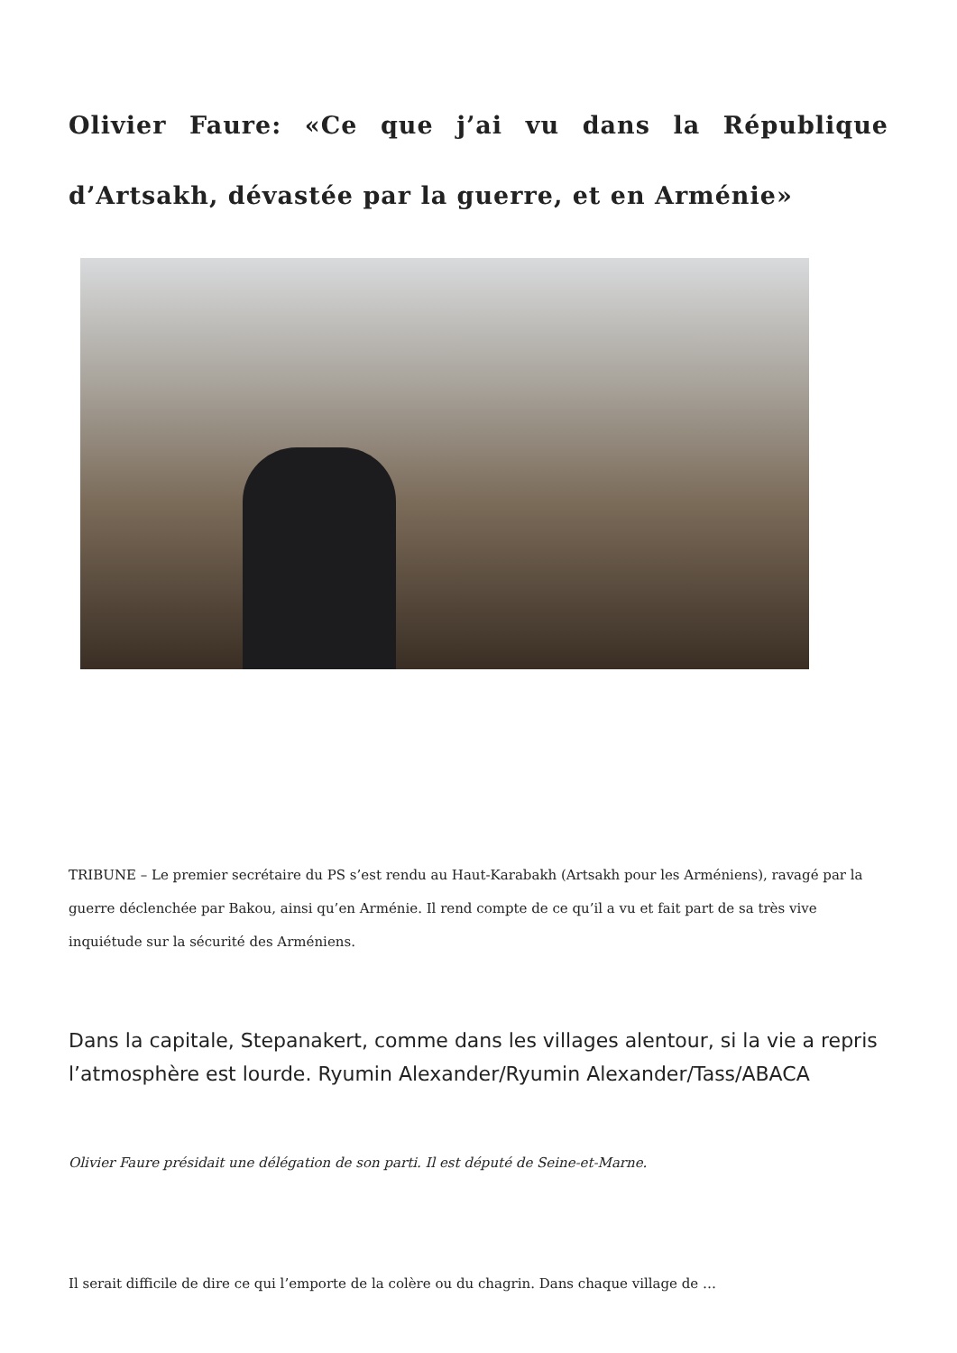Olivier Faure: «Ce que j’ai vu dans la République d’Artsakh, dévastée par la guerre, et en Arménie»
TRIBUNE – Le premier secrétaire du PS s’est rendu au Haut-Karabakh (Artsakh pour les Arméniens), ravagé par la guerre déclenchée par Bakou, ainsi qu’en Arménie. Il rend compte de ce qu’il a vu et fait part de sa très vive inquiétude sur la sécurité des Arméniens.
Dans la capitale, Stepanakert, comme dans les villages alentour, si la vie a repris l’atmosphère est lourde. Ryumin Alexander/Ryumin Alexander/Tass/ABACA
Olivier Faure présidait une délégation de son parti. Il est député de Seine-et-Marne.
Il serait difficile de dire ce qui l’emporte de la colère ou du chagrin. Dans chaque village de …